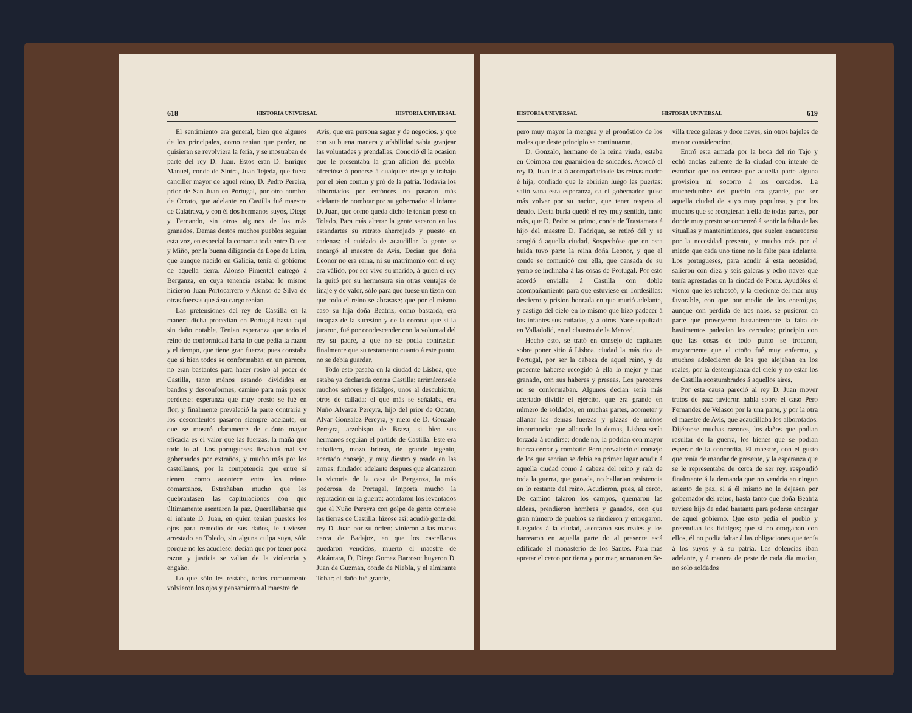618 HISTORIA UNIVERSAL HISTORIA UNIVERSAL
El sentimiento era general, bien que algunos de los principales, como tenian que perder, no quisieran se revolviera la feria, y se mostraban de parte del rey D. Juan. Estos eran D. Enrique Manuel, conde de Sintra, Juan Tejeda, que fuera canciller mayor de aquel reino, D. Pedro Pereira, prior de San Juan en Portugal, por otro nombre de Ocrato, que adelante en Castilla fué maestre de Calatrava, y con él dos hermanos suyos, Diego y Fernando, sin otros algunos de los más granados. Demas destos muchos pueblos seguian esta voz, en especial la comarca toda entre Duero y Miño, por la buena diligencia de Lope de Leira, que aunque nacido en Galicia, tenía el gobierno de aquella tierra. Alonso Pimentel entregó á Berganza, en cuya tenencia estaba: lo mismo hicieron Juan Portocarrero y Alonso de Silva de otras fuerzas que á su cargo tenian.
Las pretensiones del rey de Castilla en la manera dicha procedian en Portugal hasta aquí sin daño notable. Tenian esperanza que todo el reino de conformidad haria lo que pedia la razon y el tiempo, que tiene gran fuerza; pues constaba que si bien todos se conformaban en un parecer, no eran bastantes para hacer rostro al poder de Castilla, tanto ménos estando divididos en bandos y desconformes, camino para más presto perderse: esperanza que muy presto se fué en flor, y finalmente prevaleció la parte contraria y los descontentos pasaron siempre adelante, en que se mostró claramente de cuánto mayor eficacia es el valor que las fuerzas, la maña que todo lo al. Los portugueses llevaban mal ser gobernados por extraños, y mucho más por los castellanos, por la competencia que entre sí tienen, como acontece entre los reinos comarcanos. Extrañaban mucho que les quebrantasen las capitulaciones con que últimamente asentaron la paz. Querelläbanse que el infante D. Juan, en quien tenian puestos los ojos para remedio de sus daños, le tuviesen arrestado en Toledo, sin alguna culpa suya, sólo porque no les acudiese: decian que por tener poca razon y justicia se valian de la violencia y engaño.
Lo que sólo les restaba, todos comunmente volvieron los ojos y pensamiento al maestre de
Avis, que era persona sagaz y de negocios, y que con su buena manera y afabilidad sabia granjear las voluntades y prendallas. Conoció él la ocasion que le presentaba la gran aficion del pueblo: ofrecióse á ponerse á cualquier riesgo y trabajo por el bien comun y pró de la patria. Todavía los alborotados por entónces no pasaron más adelante de nombrar por su gobernador al infante D. Juan, que como queda dicho le tenian preso en Toledo. Para más alterar la gente sacaron en los estandartes su retrato aherrojado y puesto en cadenas: el cuidado de acaudillar la gente se encargó al maestre de Avis. Decian que doña Leonor no era reina, ni su matrimonio con el rey era válido, por ser vivo su marido, á quien el rey la quitó por su hermosura sin otras ventajas de linaje y de valor, sólo para que fuese un tizon con que todo el reino se abrasase: que por el mismo caso su hija doña Beatriz, como bastarda, era incapaz de la sucesion y de la corona: que si la juraron, fué por condescender con la voluntad del rey su padre, á que no se podia contrastar: finalmente que su testamento cuanto á este punto, no se debia guardar.
Todo esto pasaba en la ciudad de Lisboa, que estaba ya declarada contra Castilla: arrimáronsele muchos señores y fidalgos, unos al descubierto, otros de callada: el que más se señalaba, era Nuño Álvarez Pereyra, hijo del prior de Ocrato, Alvar Gonzalez Pereyra, y nieto de D. Gonzalo Pereyra, arzobispo de Braza, si bien sus hermanos seguian el partido de Castilla. Éste era caballero, mozo brioso, de grande ingenio, acertado consejo, y muy diestro y osado en las armas: fundador adelante despues que alcanzaron la victoria de la casa de Berganza, la más poderosa de Portugal. Importa mucho la reputacion en la guerra: acordaron los levantados que el Nuño Pereyra con golpe de gente corriese las tierras de Castilla: hízose así: acudió gente del rey D. Juan por su órden: vinieron á las manos cerca de Badajoz, en que los castellanos quedaron vencidos, muerto el maestre de Alcántara, D. Diego Gomez Barroso: huyeron D. Juan de Guzman, conde de Niebla, y el almirante Tobar: el daño fué grande,
HISTORIA UNIVERSAL HISTORIA UNIVERSAL 619
pero muy mayor la mengua y el pronóstico de los males que deste principio se continuaron.
D. Gonzalo, hermano de la reina viuda, estaba en Coimbra con guarnicion de soldados. Acordó el rey D. Juan ir allá acompañado de las reinas madre é hija, confiado que le abririan luégo las puertas: salió vana esta esperanza, ca el gobernador quiso más volver por su nacion, que tener respeto al deudo. Desta burla quedó el rey muy sentido, tanto más, que D. Pedro su primo, conde de Trastamara é hijo del maestre D. Fadrique, se retiró dél y se acogió á aquella ciudad. Sospechóse que en esta huida tuvo parte la reina doña Leonor, y que el conde se comunicó con ella, que cansada de su yerno se inclinaba á las cosas de Portugal. Por esto acordó envialla á Castilla con doble acompañamiento para que estuviese en Tordesillas: destierro y prision honrada en que murió adelante, y castigo del cielo en lo mismo que hizo padecer á los infantes sus cuñados, y á otros. Yace sepultada en Valladolid, en el claustro de la Merced.
Hecho esto, se trató en consejo de capitanes sobre poner sitio á Lisboa, ciudad la más rica de Portugal, por ser la cabeza de aquel reino, y de presente haberse recogido á ella lo mejor y más granado, con sus haberes y preseas. Los pareceres no se conformaban. Algunos decian sería más acertado dividir el ejército, que era grande en número de soldados, en muchas partes, acometer y allanar las demas fuerzas y plazas de ménos importancia: que allanado lo demas, Lisboa sería forzada á rendirse; donde no, la podrian con mayor fuerza cercar y combatir. Pero prevaleció el consejo de los que sentian se debia en primer lugar acudir á aquella ciudad como á cabeza del reino y raíz de toda la guerra, que ganada, no hallarian resistencia en lo restante del reino. Acudieron, pues, al cerco. De camino talaron los campos, quemaron las aldeas, prendieron hombres y ganados, con que gran número de pueblos se rindieron y entregaron. Llegados á la ciudad, asentaron sus reales y los barrearon en aquella parte do al presente está edificado el monasterio de los Santos. Para más apretar el cerco por tierra y por mar, armaron en Se-
villa trece galeras y doce naves, sin otros bajeles de menor consideracion.
Entró esta armada por la boca del rio Tajo y echó anclas enfrente de la ciudad con intento de estorbar que no entrase por aquella parte alguna provision ni socorro á los cercados. La muchedumbre del pueblo era grande, por ser aquella ciudad de suyo muy populosa, y por los muchos que se recogieran á ella de todas partes, por donde muy presto se comenzó á sentir la falta de las vituallas y mantenimientos, que suelen encarecerse por la necesidad presente, y mucho más por el miedo que cada uno tiene no le falte para adelante. Los portugueses, para acudir á esta necesidad, salieron con diez y seis galeras y ocho naves que tenía aprestadas en la ciudad de Portu. Ayudóles el viento que les refrescó, y la creciente del mar muy favorable, con que por medio de los enemigos, aunque con pérdida de tres naos, se pusieron en parte que proveyeron bastantemente la falta de bastimentos padecian los cercados; principio con que las cosas de todo punto se trocaron, mayormente que el otoño fué muy enfermo, y muchos adolecieron de los que alojaban en los reales, por la destemplanza del cielo y no estar los de Castilla acostumbrados á aquellos aires.
Por esta causa pareció al rey D. Juan mover tratos de paz: tuvieron habla sobre el caso Pero Fernandez de Velasco por la una parte, y por la otra el maestre de Avis, que acaudillaba los alborotados. Dijéronse muchas razones, los daños que podian resultar de la guerra, los bienes que se podian esperar de la concordia. El maestre, con el gusto que tenía de mandar de presente, y la esperanza que se le representaba de cerca de ser rey, respondió finalmente á la demanda que no vendria en ningun asiento de paz, si á él mismo no le dejasen por gobernador del reino, hasta tanto que doña Beatriz tuviese hijo de edad bastante para poderse encargar de aquel gobierno. Que esto pedia el pueblo y pretendian los fidalgos; que si no otorgaban con ellos, él no podia faltar á las obligaciones que tenía á los suyos y á su patria. Las dolencias iban adelante, y á manera de peste de cada dia morian, no solo soldados